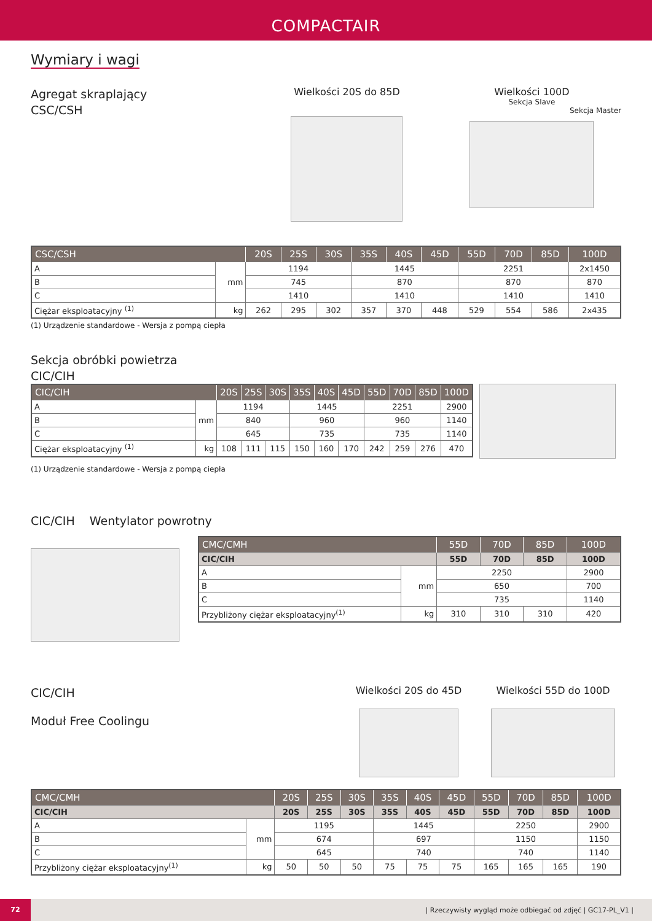COMPACTAIR
Wymiary i wagi
Agregat skraplający
CSC/CSH
Wielkości 20S do 85D Wielkości 100D
Sekcja Slave
Sekcja Master
| CSC/CSH | | 20S | 25S | 30S | 35S | 40S | 45D | 55D | 70D | 85D | 100D |
| --- | --- | --- | --- | --- | --- | --- | --- | --- | --- | --- | --- |
| A | mm | 1194 | | | 1445 | | | 2251 | | | 2x1450 |
| B | | 745 | | | 870 | | | 870 | | | 870 |
| C | | 1410 | | | 1410 | | | 1410 | | | 1410 |
| Ciężar eksploatacyjny <sup>(1)</sup> | kg | 262 | 295 | 302 | 357 | 370 | 448 | 529 | 554 | 586 | 2x435 |
(1) Urządzenie standardowe - Wersja z pompą ciepła
Sekcja obróbki powietrza
CIC/CIH
| CIC/CIH | | 20S | 25S | 30S | 35S | 40S | 45D | 55D | 70D | 85D | 100D |
| --- | --- | --- | --- | --- | --- | --- | --- | --- | --- | --- | --- |
| A | mm | 1194 | | | 1445 | | | 2251 | | | 2900 |
| B | | 840 | | | 960 | | | 960 | | | 1140 |
| C | | 645 | | | 735 | | | 735 | | | 1140 |
| Ciężar eksploatacyjny <sup>(1)</sup> | kg | 108 | 111 | 115 | 150 | 160 | 170 | 242 | 259 | 276 | 470 |
(1) Urządzenie standardowe - Wersja z pompą ciepła
CIC/CIH Wentylator powrotny
| CMC/CMH | | 55D | 70D | 85D | 100D |
| --- | --- | --- | --- | --- | --- |
| CIC/CIH | | 55D | 70D | 85D | 100D |
| A | mm | 2250 | | | 2900 |
| B | | 650 | | | 700 |
| C | | 735 | | | 1140 |
| Przybliżony ciężar eksploatacyjny<sup>(1)</sup> | kg | 310 | 310 | 310 | 420 |
CIC/CIH
Moduł Free Coolingu
Wielkości 20S do 45D Wielkości 55D do 100D
| CMC/CMH | | 20S | 25S | 30S | 35S | 40S | 45D | 55D | 70D | 85D | 100D |
| --- | --- | --- | --- | --- | --- | --- | --- | --- | --- | --- | --- |
| CIC/CIH | | 20S | 25S | 30S | 35S | 40S | 45D | 55D | 70D | 85D | 100D |
| A | mm | 1195 | | | 1445 | | | 2250 | | | 2900 |
| B | | 674 | | | 697 | | | 1150 | | | 1150 |
| C | | 645 | | | 740 | | | 740 | | | 1140 |
| Przybliżony ciężar eksploatacyjny<sup>(1)</sup> | kg | 50 | 50 | 50 | 75 | 75 | 75 | 165 | 165 | 165 | 190 |
72 | Rzeczywisty wygląd może odbiegać od zdjęć | GC17-PL_V1 |